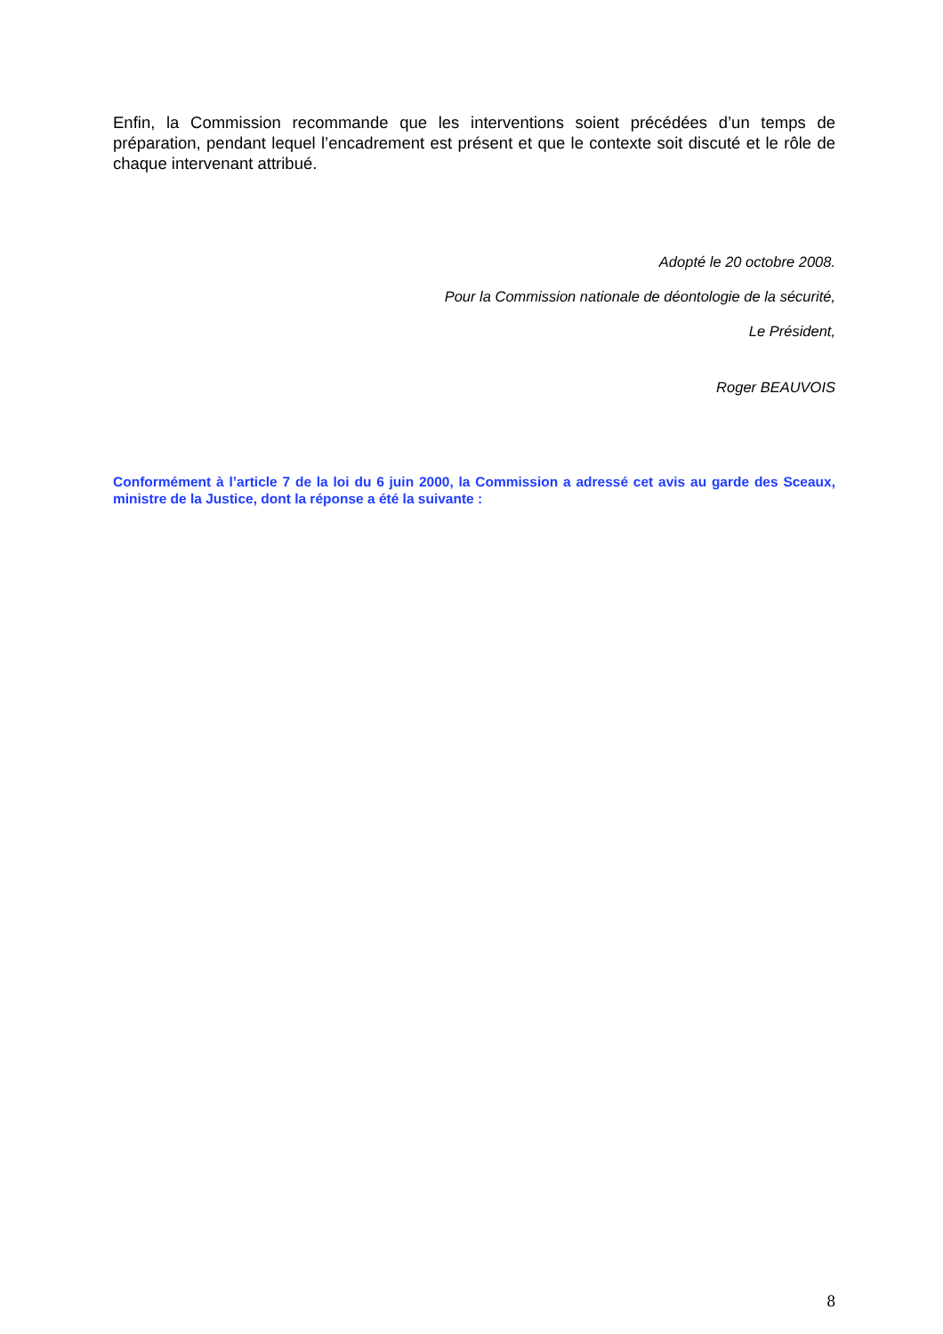Enfin, la Commission recommande que les interventions soient précédées d’un temps de préparation, pendant lequel l’encadrement est présent et que le contexte soit discuté et le rôle de chaque intervenant attribué.
Adopté le 20 octobre 2008.
Pour la Commission nationale de déontologie de la sécurité,
Le Président,
Roger BEAUVOIS
Conformément à l’article 7 de la loi du 6 juin 2000, la Commission a adressé cet avis au garde des Sceaux, ministre de la Justice, dont la réponse a été la suivante :
8